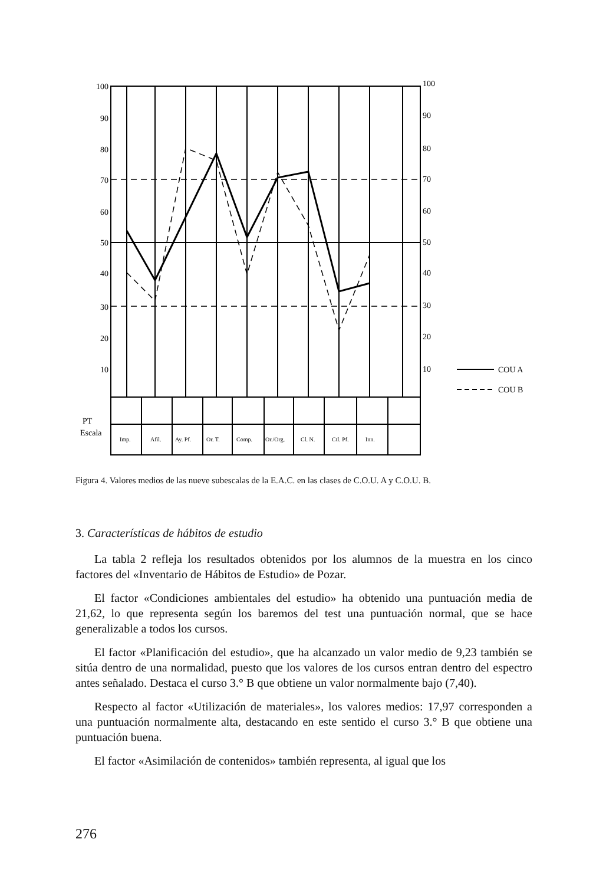100
90
80
70
60
50
40
30
20
10
100
90
80
70
60
50
40
30
20
10
COU A
COU B
PT
Escala
Imp.
Afil.
Ay. Pf.
Or. T.
Comp.
Or./Org.
Cl. N.
Ctl. Pf.
Inn.
Figura 4. Valores medios de las nueve subescalas de la E.A.C. en las clases de C.O.U. A y C.O.U. B.
3. Características de hábitos de estudio
La tabla 2 refleja los resultados obtenidos por los alumnos de la muestra en los cinco factores del «Inventario de Hábitos de Estudio» de Pozar.
El factor «Condiciones ambientales del estudio» ha obtenido una puntuación media de 21,62, lo que representa según los baremos del test una puntuación normal, que se hace generalizable a todos los cursos.
El factor «Planificación del estudio», que ha alcanzado un valor medio de 9,23 también se sitúa dentro de una normalidad, puesto que los valores de los cursos entran dentro del espectro antes señalado. Destaca el curso 3.° B que obtiene un valor normalmente bajo (7,40).
Respecto al factor «Utilización de materiales», los valores medios: 17,97 corresponden a una puntuación normalmente alta, destacando en este sentido el curso 3.° B que obtiene una puntuación buena.
El factor «Asimilación de contenidos» también representa, al igual que los
276